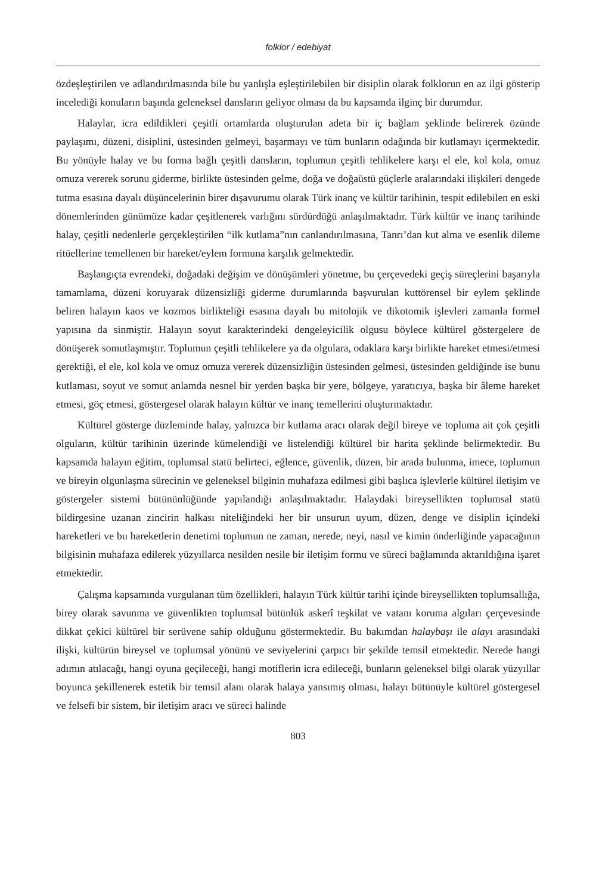folklor / edebiyat
özdeşleştirilen ve adlandırılmasında bile bu yanlışla eşleştirilebilen bir disiplin olarak folklorun en az ilgi gösterip incelediği konuların başında geleneksel dansların geliyor olması da bu kapsamda ilginç bir durumdur.
Halaylar, icra edildikleri çeşitli ortamlarda oluşturulan adeta bir iç bağlam şeklinde belirerek özünde paylaşımı, düzeni, disiplini, üstesinden gelmeyi, başarmayı ve tüm bunların odağında bir kutlamayı içermektedir. Bu yönüyle halay ve bu forma bağlı çeşitli dansların, toplumun çeşitli tehlikelere karşı el ele, kol kola, omuz omuza vererek sorunu giderme, birlikte üstesinden gelme, doğa ve doğaüstü güçlerle aralarındaki ilişkileri dengede tutma esasına dayalı düşüncelerinin birer dışavurumu olarak Türk inanç ve kültür tarihinin, tespit edilebilen en eski dönemlerinden günümüze kadar çeşitlenerek varlığını sürdürdüğü anlaşılmaktadır. Türk kültür ve inanç tarihinde halay, çeşitli nedenlerle gerçekleştirilen “ilk kutlama”nın canlandırılmasına, Tanrı’dan kut alma ve esenlik dileme ritüellerine temellenen bir hareket/eylem formuna karşılık gelmektedir.
Başlangıçta evrendeki, doğadaki değişim ve dönüşümleri yönetme, bu çerçevedeki geçiş süreçlerini başarıyla tamamlama, düzeni koruyarak düzensizliği giderme durumlarında başvurulan kuttörensel bir eylem şeklinde beliren halayın kaos ve kozmos birlikteliği esasına dayalı bu mitolojik ve dikotomik işlevleri zamanla formel yapısına da sinmiştir. Halayın soyut karakterindeki dengeleyicilik olgusu böylece kültürel göstergelere de dönüşerek somutlaşmıştır. Toplumun çeşitli tehlikelere ya da olgulara, odaklara karşı birlikte hareket etmesi/etmesi gerektiği, el ele, kol kola ve omuz omuza vererek düzensizliğin üstesinden gelmesi, üstesinden geldiğinde ise bunu kutlaması, soyut ve somut anlamda nesnel bir yerden başka bir yere, bölgeye, yaratıcıya, başka bir âleme hareket etmesi, göç etmesi, göstergesel olarak halayın kültür ve inanç temellerini oluşturmaktadır.
Kültürel gösterge düzleminde halay, yalnızca bir kutlama aracı olarak değil bireye ve topluma ait çok çeşitli olguların, kültür tarihinin üzerinde kümelendiği ve listelendiği kültürel bir harita şeklinde belirmektedir. Bu kapsamda halayın eğitim, toplumsal statü belirteci, eğlence, güvenlik, düzen, bir arada bulunma, imece, toplumun ve bireyin olgunlaşma sürecinin ve geleneksel bilginin muhafaza edilmesi gibi başlıca işlevlerle kültürel iletişim ve göstergeler sistemi bütününlüğünde yapılandığı anlaşılmaktadır. Halaydaki bireysellikten toplumsal statü bildirgesine uzanan zincirin halkası niteliğindeki her bir unsurun uyum, düzen, denge ve disiplin içindeki hareketleri ve bu hareketlerin denetimi toplumun ne zaman, nerede, neyi, nasıl ve kimin önderliğinde yapacağının bilgisinin muhafaza edilerek yüzyıllarca nesilden nesile bir iletişim formu ve süreci bağlamında aktarıldığına işaret etmektedir.
Çalışma kapsamında vurgulanan tüm özellikleri, halayın Türk kültür tarihi içinde bireysellikten toplumsallığa, birey olarak savunma ve güvenlikten toplumsal bütünlük askerî teşkilat ve vatanı koruma algıları çerçevesinde dikkat çekici kültürel bir serüvene sahip olduğunu göstermektedir. Bu bakımdan halaybaşı ile alayı arasındaki ilişki, kültürün bireysel ve toplumsal yönünü ve seviyelerini çarpıcı bir şekilde temsil etmektedir. Nerede hangi adımın atılacağı, hangi oyuna geçileceği, hangi motiflerin icra edileceği, bunların geleneksel bilgi olarak yüzyıllar boyunca şekillenerek estetik bir temsil alanı olarak halaya yansımış olması, halayı bütünüyle kültürel göstergesel ve felsefi bir sistem, bir iletişim aracı ve süreci halinde
803